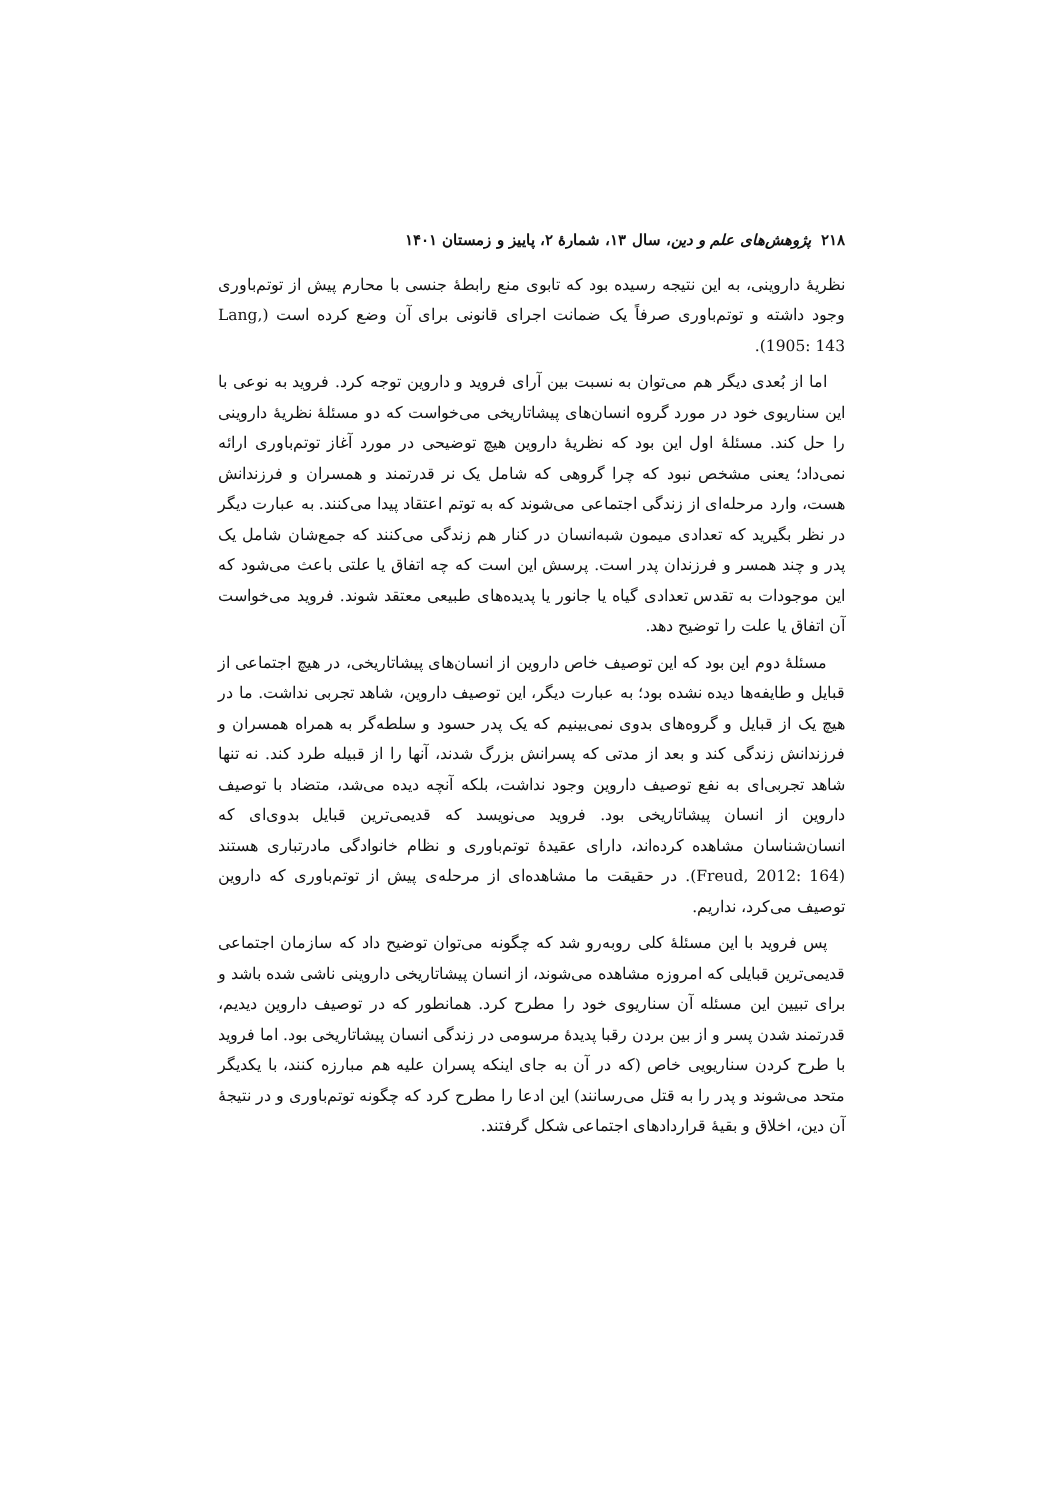۲۱۸ پژوهش‌های علم و دین، سال ۱۳، شمارهٔ ۲، پاییز و زمستان ۱۴۰۱
نظریهٔ داروینی، به این نتیجه رسیده بود که تابوی منع رابطهٔ جنسی با محارم پیش از توتم‌باوری وجود داشته و توتم‌باوری صرفاً یک ضمانت اجرای قانونی برای آن وضع کرده است (Lang, 1905: 143).
اما از بُعدی دیگر هم می‌توان به نسبت بین آرای فروید و داروین توجه کرد. فروید به نوعی با این سناریوی خود در مورد گروه انسان‌های پیشاتاریخی می‌خواست که دو مسئلهٔ نظریهٔ داروینی را حل کند. مسئلهٔ اول این بود که نظریهٔ داروین هیچ توضیحی در مورد آغاز توتم‌باوری ارائه نمی‌داد؛ یعنی مشخص نبود که چرا گروهی که شامل یک نر قدرتمند و همسران و فرزندانش هست، وارد مرحله‌ای از زندگی اجتماعی می‌شوند که به توتم اعتقاد پیدا می‌کنند. به عبارت دیگر در نظر بگیرید که تعدادی میمون شبه‌انسان در کنار هم زندگی می‌کنند که جمع‌شان شامل یک پدر و چند همسر و فرزندان پدر است. پرسش این است که چه اتفاق یا علتی باعث می‌شود که این موجودات به تقدس تعدادی گیاه یا جانور یا پدیده‌های طبیعی معتقد شوند. فروید می‌خواست آن اتفاق یا علت را توضیح دهد.
مسئلهٔ دوم این بود که این توصیف خاص داروین از انسان‌های پیشاتاریخی، در هیچ اجتماعی از قبایل و طایفه‌ها دیده نشده بود؛ به عبارت دیگر، این توصیف داروین، شاهد تجربی نداشت. ما در هیچ یک از قبایل و گروه‌های بدوی نمی‌بینیم که یک پدر حسود و سلطه‌گر به همراه همسران و فرزندانش زندگی کند و بعد از مدتی که پسرانش بزرگ شدند، آنها را از قبیله طرد کند. نه تنها شاهد تجربی‌ای به نفع توصیف داروین وجود نداشت، بلکه آنچه دیده می‌شد، متضاد با توصیف داروین از انسان پیشاتاریخی بود. فروید می‌نویسد که قدیمی‌ترین قبایل بدوی‌ای که انسان‌شناسان مشاهده کرده‌اند، دارای عقیدهٔ توتم‌باوری و نظام خانوادگی مادرتباری هستند (Freud, 2012: 164). در حقیقت ما مشاهده‌ای از مرحله‌ی پیش از توتم‌باوری که داروین توصیف می‌کرد، نداریم.
پس فروید با این مسئلهٔ کلی روبه‌رو شد که چگونه می‌توان توضیح داد که سازمان اجتماعی قدیمی‌ترین قبایلی که امروزه مشاهده می‌شوند، از انسان پیشاتاریخی داروینی ناشی شده باشد و برای تبیین این مسئله آن سناریوی خود را مطرح کرد. همانطور که در توصیف داروین دیدیم، قدرتمند شدن پسر و از بین بردن رقبا پدیدهٔ مرسومی در زندگی انسان پیشاتاریخی بود. اما فروید با طرح کردن سناریویی خاص (که در آن به جای اینکه پسران علیه هم مبارزه کنند، با یکدیگر متحد می‌شوند و پدر را به قتل می‌رسانند) این ادعا را مطرح کرد که چگونه توتم‌باوری و در نتیجهٔ آن دین، اخلاق و بقیهٔ قراردادهای اجتماعی شکل گرفتند.